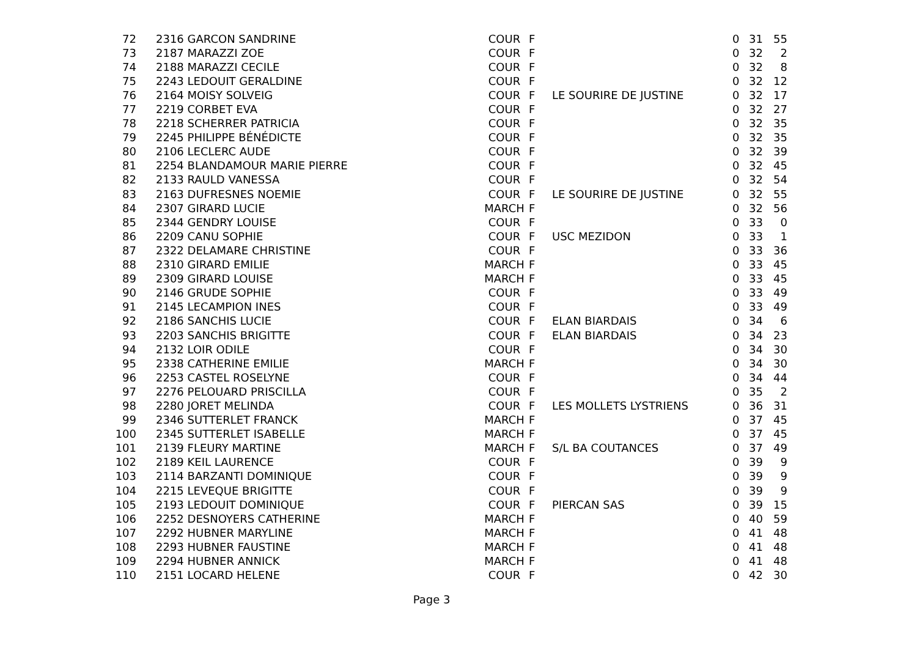| 72 | 2316 GARCON SANDRINE | COUR | F | | 0 | 31 | 55 |
| 73 | 2187 MARAZZI ZOE | COUR | F | | 0 | 32 | 2 |
| 74 | 2188 MARAZZI CECILE | COUR | F | | 0 | 32 | 8 |
| 75 | 2243 LEDOUIT GERALDINE | COUR | F | | 0 | 32 | 12 |
| 76 | 2164 MOISY SOLVEIG | COUR | F | LE SOURIRE DE JUSTINE | 0 | 32 | 17 |
| 77 | 2219 CORBET EVA | COUR | F | | 0 | 32 | 27 |
| 78 | 2218 SCHERRER PATRICIA | COUR | F | | 0 | 32 | 35 |
| 79 | 2245 PHILIPPE BÉNÉDICTE | COUR | F | | 0 | 32 | 35 |
| 80 | 2106 LECLERC AUDE | COUR | F | | 0 | 32 | 39 |
| 81 | 2254 BLANDAMOUR MARIE PIERRE | COUR | F | | 0 | 32 | 45 |
| 82 | 2133 RAULD VANESSA | COUR | F | | 0 | 32 | 54 |
| 83 | 2163 DUFRESNES NOEMIE | COUR | F | LE SOURIRE DE JUSTINE | 0 | 32 | 55 |
| 84 | 2307 GIRARD LUCIE | MARCH | F | | 0 | 32 | 56 |
| 85 | 2344 GENDRY LOUISE | COUR | F | | 0 | 33 | 0 |
| 86 | 2209 CANU SOPHIE | COUR | F | USC MEZIDON | 0 | 33 | 1 |
| 87 | 2322 DELAMARE CHRISTINE | COUR | F | | 0 | 33 | 36 |
| 88 | 2310 GIRARD EMILIE | MARCH | F | | 0 | 33 | 45 |
| 89 | 2309 GIRARD LOUISE | MARCH | F | | 0 | 33 | 45 |
| 90 | 2146 GRUDE SOPHIE | COUR | F | | 0 | 33 | 49 |
| 91 | 2145 LECAMPION INES | COUR | F | | 0 | 33 | 49 |
| 92 | 2186 SANCHIS LUCIE | COUR | F | ELAN BIARDAIS | 0 | 34 | 6 |
| 93 | 2203 SANCHIS BRIGITTE | COUR | F | ELAN BIARDAIS | 0 | 34 | 23 |
| 94 | 2132 LOIR ODILE | COUR | F | | 0 | 34 | 30 |
| 95 | 2338 CATHERINE EMILIE | MARCH | F | | 0 | 34 | 30 |
| 96 | 2253 CASTEL ROSELYNE | COUR | F | | 0 | 34 | 44 |
| 97 | 2276 PELOUARD PRISCILLA | COUR | F | | 0 | 35 | 2 |
| 98 | 2280 JORET MELINDA | COUR | F | LES MOLLETS LYSTRIENS | 0 | 36 | 31 |
| 99 | 2346 SUTTERLET FRANCK | MARCH | F | | 0 | 37 | 45 |
| 100 | 2345 SUTTERLET ISABELLE | MARCH | F | | 0 | 37 | 45 |
| 101 | 2139 FLEURY MARTINE | MARCH | F | S/L BA COUTANCES | 0 | 37 | 49 |
| 102 | 2189 KEIL LAURENCE | COUR | F | | 0 | 39 | 9 |
| 103 | 2114 BARZANTI DOMINIQUE | COUR | F | | 0 | 39 | 9 |
| 104 | 2215 LEVEQUE BRIGITTE | COUR | F | | 0 | 39 | 9 |
| 105 | 2193 LEDOUIT DOMINIQUE | COUR | F | PIERCAN SAS | 0 | 39 | 15 |
| 106 | 2252 DESNOYERS CATHERINE | MARCH | F | | 0 | 40 | 59 |
| 107 | 2292 HUBNER MARYLINE | MARCH | F | | 0 | 41 | 48 |
| 108 | 2293 HUBNER FAUSTINE | MARCH | F | | 0 | 41 | 48 |
| 109 | 2294 HUBNER ANNICK | MARCH | F | | 0 | 41 | 48 |
| 110 | 2151 LOCARD HELENE | COUR | F | | 0 | 42 | 30 |
Page 3